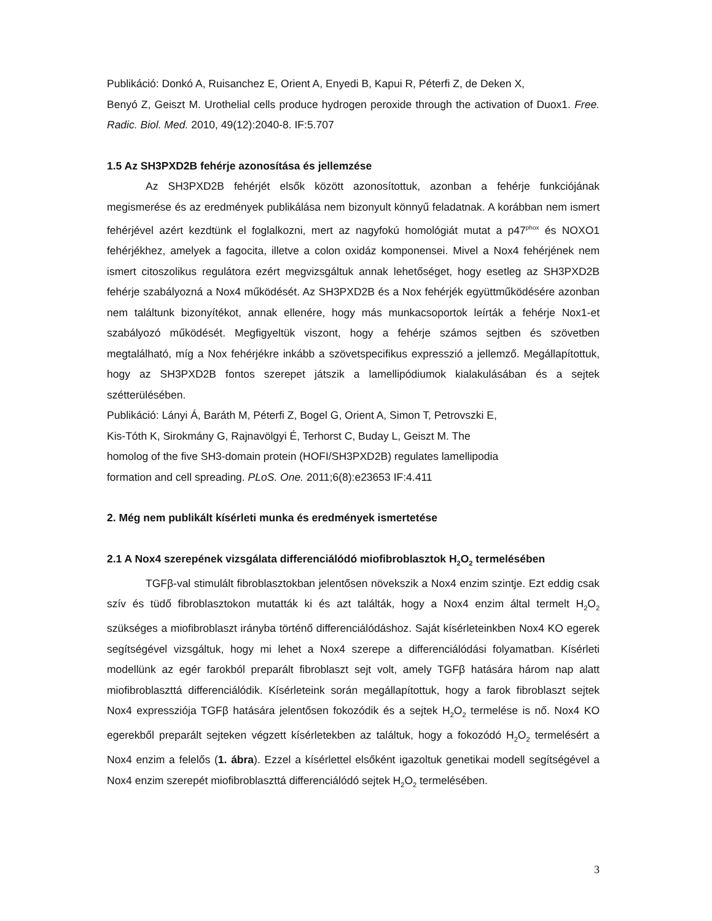Publikáció: Donkó A, Ruisanchez E, Orient A, Enyedi B, Kapui R, Péterfi Z, de Deken X,
Benyó Z, Geiszt M. Urothelial cells produce hydrogen peroxide through the activation of Duox1. Free. Radic. Biol. Med. 2010, 49(12):2040-8. IF:5.707
1.5 Az SH3PXD2B fehérje azonosítása és jellemzése
Az SH3PXD2B fehérjét elsők között azonosítottuk, azonban a fehérje funkciójának megismerése és az eredmények publikálása nem bizonyult könnyű feladatnak. A korábban nem ismert fehérjével azért kezdtünk el foglalkozni, mert az nagyfokú homológiát mutat a p47<sup>phox</sup> és NOXO1 fehérjékhez, amelyek a fagocita, illetve a colon oxidáz komponensei. Mivel a Nox4 fehérjének nem ismert citoszolikus regulátora ezért megvizsgáltuk annak lehetőséget, hogy esetleg az SH3PXD2B fehérje szabályozná a Nox4 működését. Az SH3PXD2B és a Nox fehérjék együttműködésére azonban nem találtunk bizonyítékot, annak ellenére, hogy más munkacsoportok leírták a fehérje Nox1-et szabályozó működését. Megfigyeltük viszont, hogy a fehérje számos sejtben és szövetben megtalálható, míg a Nox fehérjékre inkább a szövetspecifikus expresszió a jellemző. Megállapítottuk, hogy az SH3PXD2B fontos szerepet játszik a lamellipódiumok kialakulásában és a sejtek szétterülésében.
Publikáció: Lányi Á, Baráth M, Péterfi Z, Bogel G, Orient A, Simon T, Petrovszki E,
Kis-Tóth K, Sirokmány G, Rajnavölgyi É, Terhorst C, Buday L, Geiszt M. The
homolog of the five SH3-domain protein (HOFI/SH3PXD2B) regulates lamellipodia
formation and cell spreading. PLoS. One. 2011;6(8):e23653 IF:4.411
2. Még nem publikált kísérleti munka és eredmények ismertetése
2.1 A Nox4 szerepének vizsgálata differenciálódó miofibroblasztok H<sub>2</sub>O<sub>2</sub> termelésében
TGFβ-val stimulált fibroblasztokban jelentősen növekszik a Nox4 enzim szintje. Ezt eddig csak szív és tüdő fibroblasztokon mutatták ki és azt találták, hogy a Nox4 enzim által termelt H<sub>2</sub>O<sub>2</sub> szükséges a miofibroblaszt irányba történő differenciálódáshoz. Saját kísérleteinkben Nox4 KO egerek segítségével vizsgáltuk, hogy mi lehet a Nox4 szerepe a differenciálódási folyamatban. Kísérleti modellünk az egér farokból preparált fibroblaszt sejt volt, amely TGFβ hatására három nap alatt miofibroblaszttá differenciálódik. Kísérleteink során megállapítottuk, hogy a farok fibroblaszt sejtek Nox4 expressziója TGFβ hatására jelentősen fokozódik és a sejtek H<sub>2</sub>O<sub>2</sub> termelése is nő. Nox4 KO egerekből preparált sejteken végzett kísérletekben az találtuk, hogy a fokozódó H<sub>2</sub>O<sub>2</sub> termelésért a Nox4 enzim a felelős (1. ábra). Ezzel a kísérlettel elsőként igazoltuk genetikai modell segítségével a Nox4 enzim szerepét miofibroblaszttá differenciálódó sejtek H<sub>2</sub>O<sub>2</sub> termelésében.
3